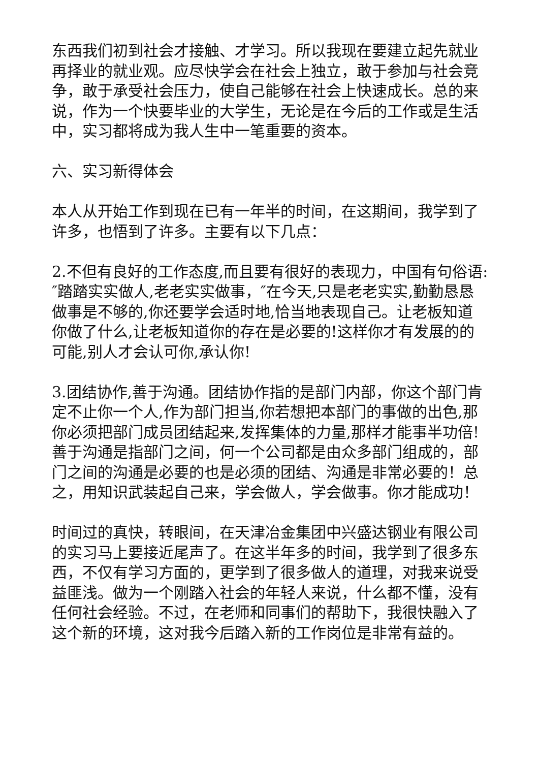东西我们初到社会才接触、才学习。所以我现在要建立起先就业再择业的就业观。应尽快学会在社会上独立，敢于参加与社会竞争，敢于承受社会压力，使自己能够在社会上快速成长。总的来说，作为一个快要毕业的大学生，无论是在今后的工作或是生活中，实习都将成为我人生中一笔重要的资本。
六、实习新得体会
本人从开始工作到现在已有一年半的时间，在这期间，我学到了许多，也悟到了许多。主要有以下几点：
2.不但有良好的工作态度,而且要有很好的表现力，中国有句俗语:″踏踏实实做人,老老实实做事，″在今天,只是老老实实,勤勤恳恳做事是不够的,你还要学会适时地,恰当地表现自己。让老板知道你做了什么,让老板知道你的存在是必要的!这样你才有发展的的可能,别人才会认可你,承认你!
3.团结协作,善于沟通。团结协作指的是部门内部，你这个部门肯定不止你一个人,作为部门担当,你若想把本部门的事做的出色,那你必须把部门成员团结起来,发挥集体的力量,那样才能事半功倍!善于沟通是指部门之间，何一个公司都是由众多部门组成的，部门之间的沟通是必要的也是必须的团结、沟通是非常必要的！总之，用知识武装起自己来，学会做人，学会做事。你才能成功！
时间过的真快，转眼间，在天津冶金集团中兴盛达钢业有限公司的实习马上要接近尾声了。在这半年多的时间，我学到了很多东西，不仅有学习方面的，更学到了很多做人的道理，对我来说受益匪浅。做为一个刚踏入社会的年轻人来说，什么都不懂，没有任何社会经验。不过，在老师和同事们的帮助下，我很快融入了这个新的环境，这对我今后踏入新的工作岗位是非常有益的。